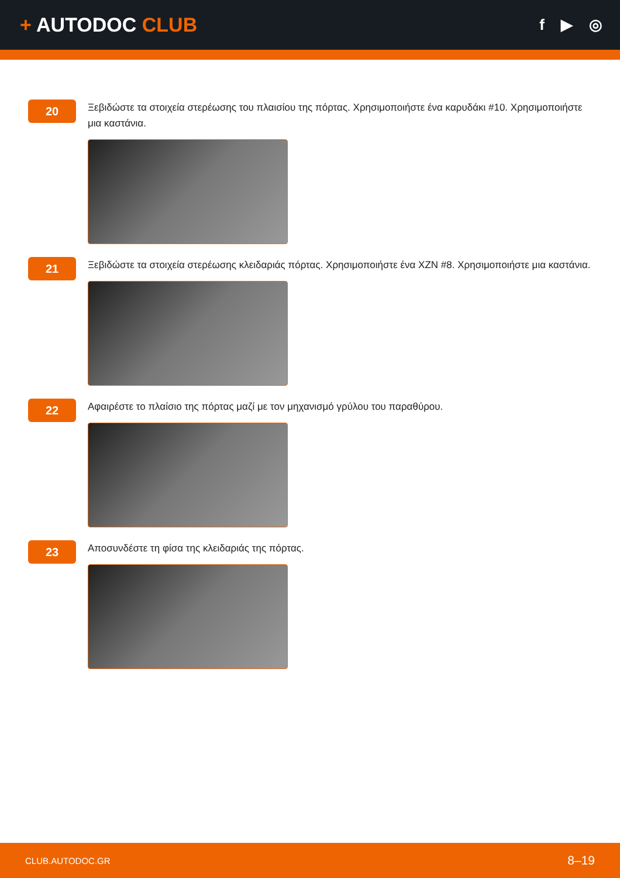+ AUTODOC CLUB
f ▶ ◎
20
Ξεβιδώστε τα στοιχεία στερέωσης του πλαισίου της πόρτας. Χρησιμοποιήστε ένα καρυδάκι #10. Χρησιμοποιήστε μια καστάνια.
21
Ξεβιδώστε τα στοιχεία στερέωσης κλειδαριάς πόρτας. Χρησιμοποιήστε ένα XZN #8. Χρησιμοποιήστε μια καστάνια.
22
Αφαιρέστε το πλαίσιο της πόρτας μαζί με τον μηχανισμό γρύλου του παραθύρου.
23
Αποσυνδέστε τη φίσα της κλειδαριάς της πόρτας.
CLUB.AUTODOC.GR 8–19